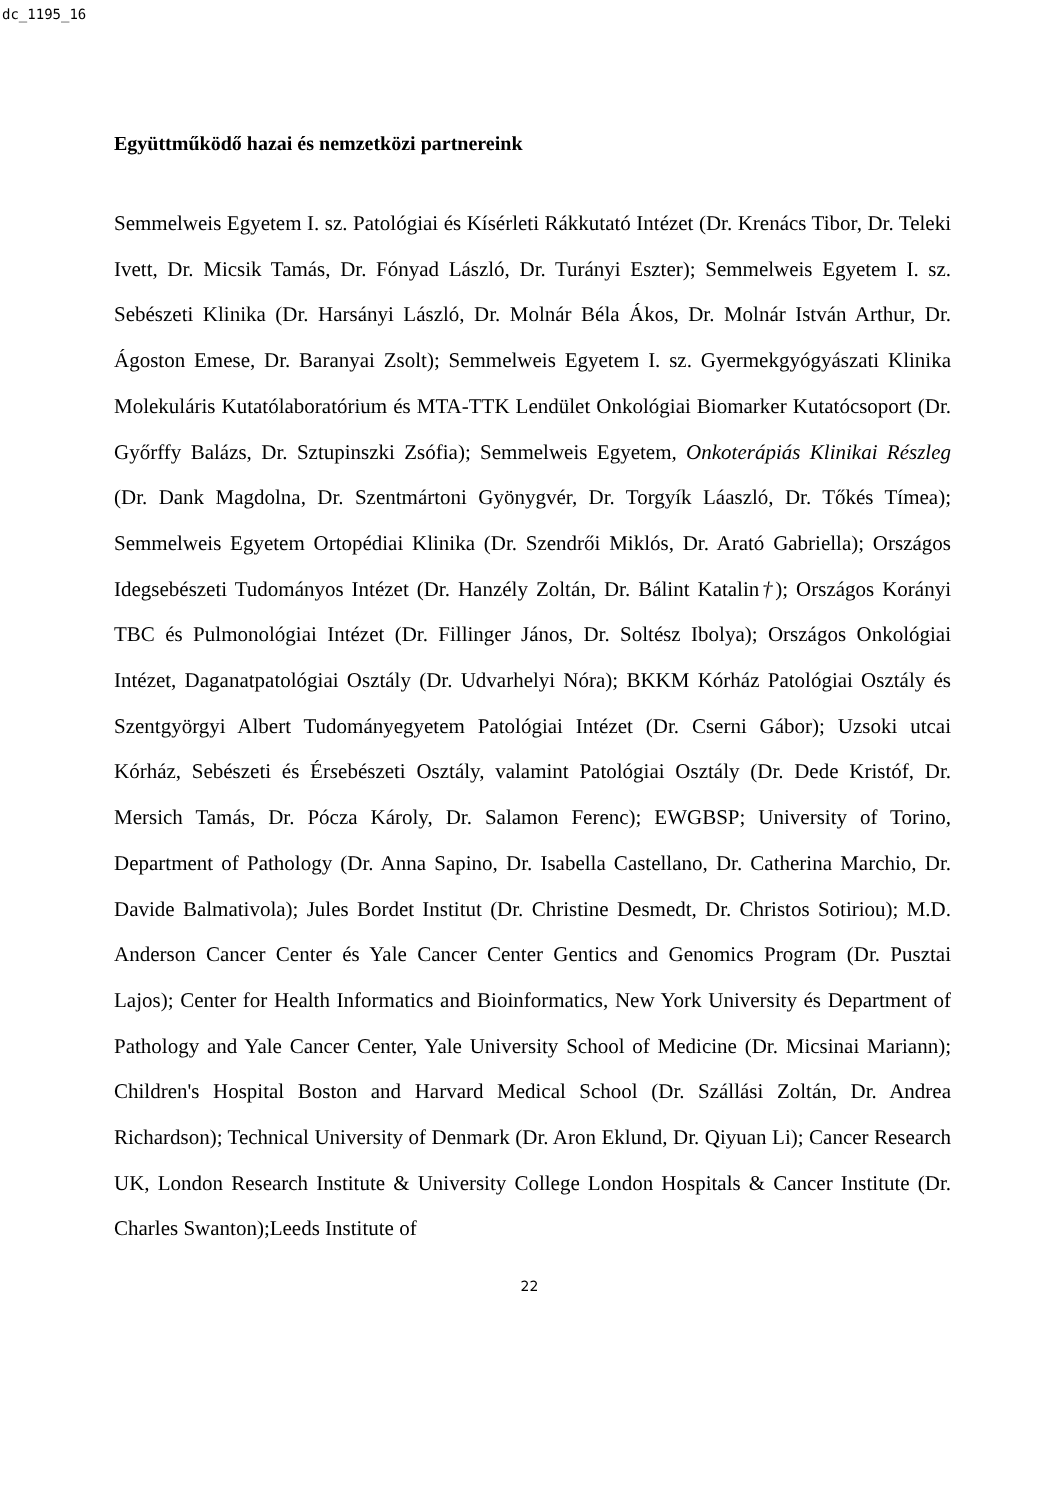dc_1195_16
Együttműködő hazai és nemzetközi partnereink
Semmelweis Egyetem I. sz. Patológiai és Kísérleti Rákkutató Intézet (Dr. Krenács Tibor, Dr. Teleki Ivett, Dr. Micsik Tamás, Dr. Fónyad László, Dr. Turányi Eszter); Semmelweis Egyetem I. sz. Sebészeti Klinika (Dr. Harsányi László, Dr. Molnár Béla Ákos, Dr. Molnár István Arthur, Dr. Ágoston Emese, Dr. Baranyai Zsolt); Semmelweis Egyetem I. sz. Gyermekgyógyászati Klinika Molekuláris Kutatólaboratórium és MTA-TTK Lendület Onkológiai Biomarker Kutatócsoport (Dr. Győrffy Balázs, Dr. Sztupinszki Zsófia); Semmelweis Egyetem, Onkoterápiás Klinikai Részleg (Dr. Dank Magdolna, Dr. Szentmártoni Gyönygvér, Dr. Torgyík Láaszló, Dr. Tőkés Tímea); Semmelweis Egyetem Ortopédiai Klinika (Dr. Szendrői Miklós, Dr. Arató Gabriella); Országos Idegsebészeti Tudományos Intézet (Dr. Hanzély Zoltán, Dr. Bálint Katalin†); Országos Korányi TBC és Pulmonológiai Intézet (Dr. Fillinger János, Dr. Soltész Ibolya); Országos Onkológiai Intézet, Daganatpatológiai Osztály (Dr. Udvarhelyi Nóra); BKKM Kórház Patológiai Osztály és Szentgyörgyi Albert Tudományegyetem Patológiai Intézet (Dr. Cserni Gábor); Uzsoki utcai Kórház, Sebészeti és Érsebészeti Osztály, valamint Patológiai Osztály (Dr. Dede Kristóf, Dr. Mersich Tamás, Dr. Pócza Károly, Dr. Salamon Ferenc); EWGBSP; University of Torino, Department of Pathology (Dr. Anna Sapino, Dr. Isabella Castellano, Dr. Catherina Marchio, Dr. Davide Balmativola); Jules Bordet Institut (Dr. Christine Desmedt, Dr. Christos Sotiriou); M.D. Anderson Cancer Center és Yale Cancer Center Gentics and Genomics Program (Dr. Pusztai Lajos); Center for Health Informatics and Bioinformatics, New York University és Department of Pathology and Yale Cancer Center, Yale University School of Medicine (Dr. Micsinai Mariann); Children's Hospital Boston and Harvard Medical School (Dr. Szállási Zoltán, Dr. Andrea Richardson); Technical University of Denmark (Dr. Aron Eklund, Dr. Qiyuan Li); Cancer Research UK, London Research Institute & University College London Hospitals & Cancer Institute (Dr. Charles Swanton);Leeds Institute of
22